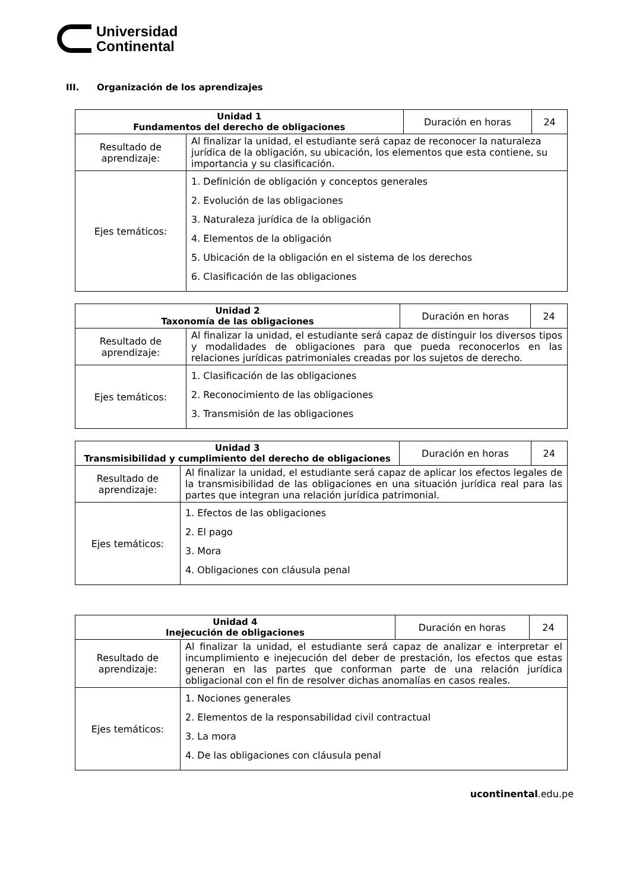Universidad
Continental
III. Organización de los aprendizajes
| Unidad 1 Fundamentos del derecho de obligaciones | | Duración en horas | 24 |
| Resultado de aprendizaje: | Al finalizar la unidad, el estudiante será capaz de reconocer la naturaleza jurídica de la obligación, su ubicación, los elementos que esta contiene, su importancia y su clasificación. | | |
| Ejes temáticos: | 1. Definición de obligación y conceptos generales 2. Evolución de las obligaciones 3. Naturaleza jurídica de la obligación 4. Elementos de la obligación 5. Ubicación de la obligación en el sistema de los derechos 6. Clasificación de las obligaciones | | |
| Unidad 2 Taxonomía de las obligaciones | | Duración en horas | 24 |
| Resultado de aprendizaje: | Al finalizar la unidad, el estudiante será capaz de distinguir los diversos tipos y modalidades de obligaciones para que pueda reconocerlos en las relaciones jurídicas patrimoniales creadas por los sujetos de derecho. | | |
| Ejes temáticos: | 1. Clasificación de las obligaciones 2. Reconocimiento de las obligaciones 3. Transmisión de las obligaciones | | |
| Unidad 3 Transmisibilidad y cumplimiento del derecho de obligaciones | | Duración en horas | 24 |
| Resultado de aprendizaje: | Al finalizar la unidad, el estudiante será capaz de aplicar los efectos legales de la transmisibilidad de las obligaciones en una situación jurídica real para las partes que integran una relación jurídica patrimonial. | | |
| Ejes temáticos: | 1. Efectos de las obligaciones 2. El pago 3. Mora 4. Obligaciones con cláusula penal | | |
| Unidad 4 Inejecución de obligaciones | | Duración en horas | 24 |
| Resultado de aprendizaje: | Al finalizar la unidad, el estudiante será capaz de analizar e interpretar el incumplimiento e inejecución del deber de prestación, los efectos que estas generan en las partes que conforman parte de una relación jurídica obligacional con el fin de resolver dichas anomalías en casos reales. | | |
| Ejes temáticos: | 1. Nociones generales 2. Elementos de la responsabilidad civil contractual 3. La mora 4. De las obligaciones con cláusula penal | | |
ucontinental.edu.pe